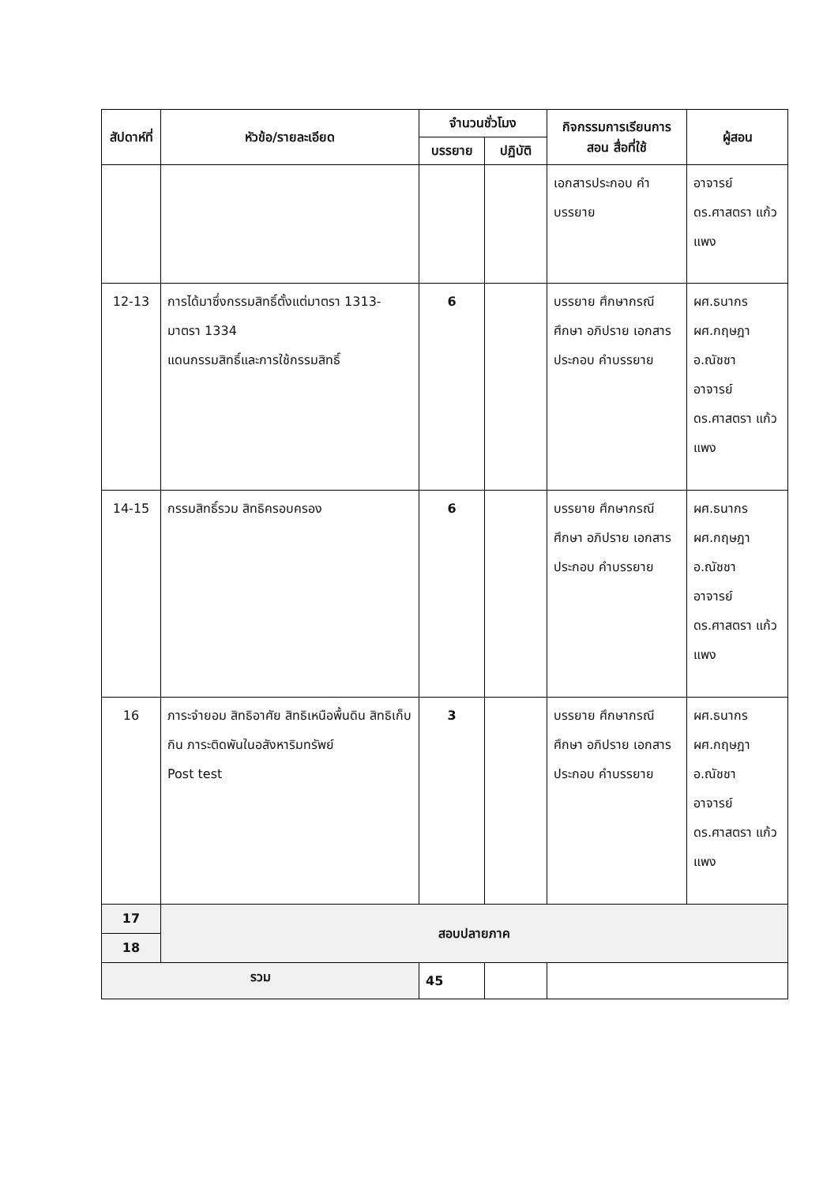| สัปดาห์ที่ | หัวข้อ/รายละเอียด | จำนวนชั่วโมง | | กิจกรรมการเรียนการสอน สื่อที่ใช้ | ผู้สอน |
| --- | --- | --- | --- | --- | --- |
| | | บรรยาย | ปฏิบัติ | | |
| | | | | เอกสารประกอบ คำบรรยาย | อาจารย์ ดร.ศาสตรา แก้วแพง |
| 12-13 | การได้มาซึ่งกรรมสิทธิ์ตั้งแต่มาตรา 1313-มาตรา 1334 แดนกรรมสิทธิ์และการใช้กรรมสิทธิ์ | 6 | | บรรยาย ศึกษากรณีศึกษา อภิปราย เอกสารประกอบ คำบรรยาย | ผศ.ธนากร ผศ.กฤษฎา อ.ณัชชา อาจารย์ ดร.ศาสตรา แก้วแพง |
| 14-15 | กรรมสิทธิ์รวม สิทธิครอบครอง | 6 | | บรรยาย ศึกษากรณีศึกษา อภิปราย เอกสารประกอบ คำบรรยาย | ผศ.ธนากร ผศ.กฤษฎา อ.ณัชชา อาจารย์ ดร.ศาสตรา แก้วแพง |
| 16 | ภาระจำยอม สิทธิอาศัย สิทธิเหนือพื้นดิน สิทธิเก็บกิน ภาระติดพันในอสังหาริมทรัพย์ Post test | 3 | | บรรยาย ศึกษากรณีศึกษา อภิปราย เอกสารประกอบ คำบรรยาย | ผศ.ธนากร ผศ.กฤษฎา อ.ณัชชา อาจารย์ ดร.ศาสตรา แก้วแพง |
| 17 | สอบปลายภาค | | | | |
| 18 | | | | | |
| รวม | | 45 | | | |